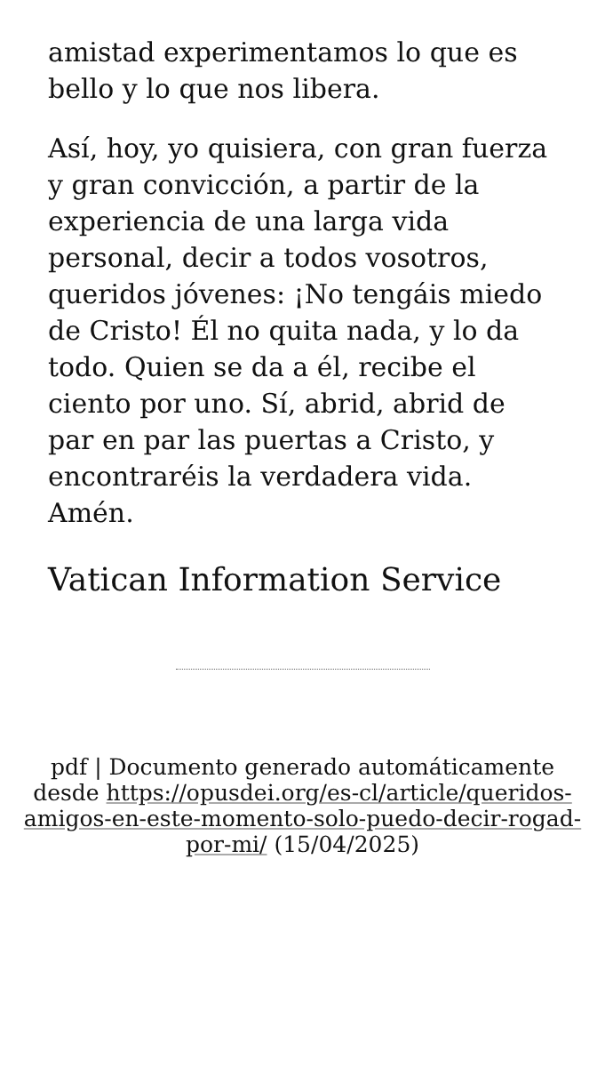amistad experimentamos lo que es bello y lo que nos libera.
Así, hoy, yo quisiera, con gran fuerza y gran convicción, a partir de la experiencia de una larga vida personal, decir a todos vosotros, queridos jóvenes: ¡No tengáis miedo de Cristo! Él no quita nada, y lo da todo. Quien se da a él, recibe el ciento por uno. Sí, abrid, abrid de par en par las puertas a Cristo, y encontraréis la verdadera vida. Amén.
Vatican Information Service
pdf | Documento generado automáticamente desde https://opusdei.org/es-cl/article/queridos-amigos-en-este-momento-solo-puedo-decir-rogad-por-mi/ (15/04/2025)